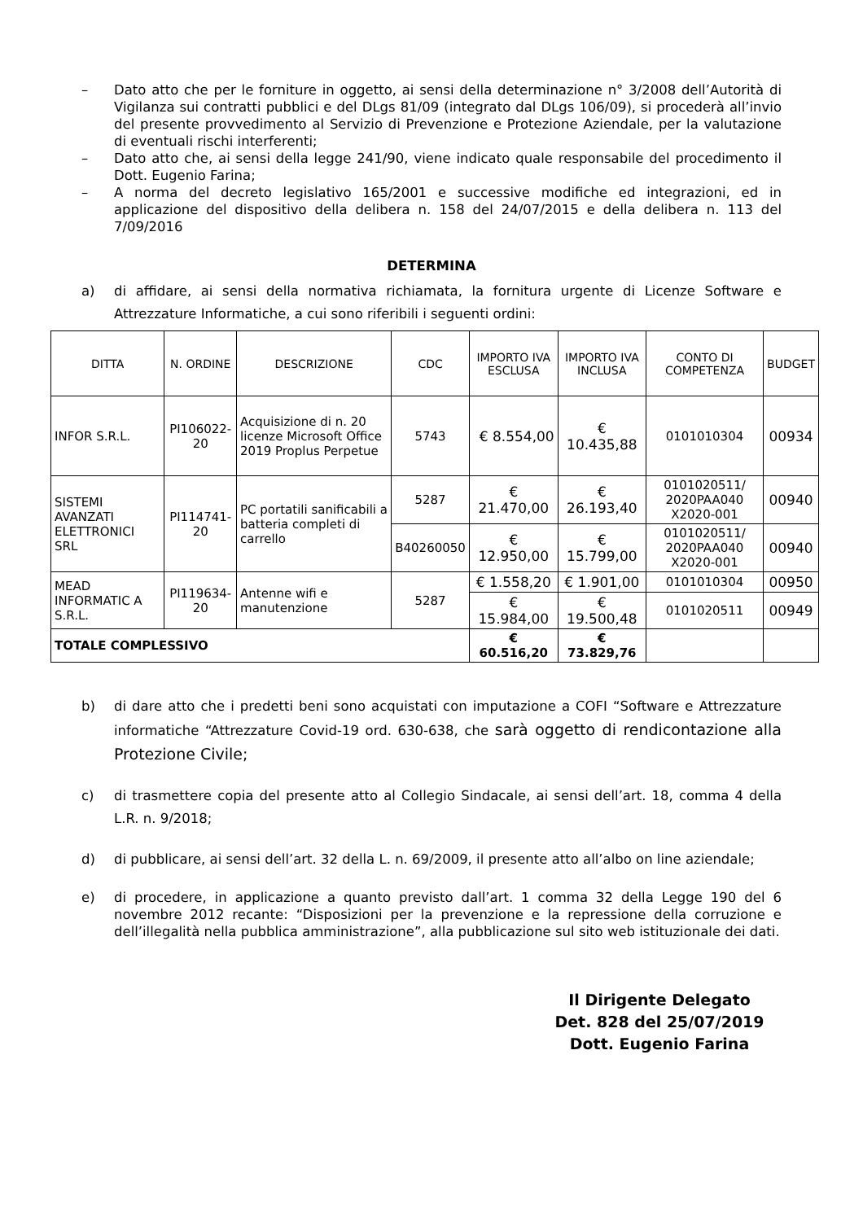– Dato atto che per le forniture in oggetto, ai sensi della determinazione n° 3/2008 dell’Autorità di Vigilanza sui contratti pubblici e del DLgs 81/09 (integrato dal DLgs 106/09), si procederà all’invio del presente provvedimento al Servizio di Prevenzione e Protezione Aziendale, per la valutazione di eventuali rischi interferenti;
– Dato atto che, ai sensi della legge 241/90, viene indicato quale responsabile del procedimento il Dott. Eugenio Farina;
– A norma del decreto legislativo 165/2001 e successive modifiche ed integrazioni, ed in applicazione del dispositivo della delibera n. 158 del 24/07/2015 e della delibera n. 113 del 7/09/2016
DETERMINA
a) di affidare, ai sensi della normativa richiamata, la fornitura urgente di Licenze Software e Attrezzature Informatiche, a cui sono riferibili i seguenti ordini:
| DITTA | N. ORDINE | DESCRIZIONE | CDC | IMPORTO IVA ESCLUSA | IMPORTO IVA INCLUSA | CONTO DI COMPETENZA | BUDGET |
| --- | --- | --- | --- | --- | --- | --- | --- |
| INFOR S.R.L. | PI106022-20 | Acquisizione di n. 20 licenze Microsoft Office 2019 Proplus Perpetue | 5743 | € 8.554,00 | € 10.435,88 | 0101010304 | 00934 |
| SISTEMI AVANZATI ELETTRONICI SRL | PI114741-20 | PC portatili sanificabili a batteria completi di carrello | 5287 | € 21.470,00 | € 26.193,40 | 0101020511/ 2020PAA040 X2020-001 | 00940 |
| | | | B40260050 | € 12.950,00 | € 15.799,00 | 0101020511/ 2020PAA040 X2020-001 | 00940 |
| MEAD INFORMATIC A S.R.L. | PI119634-20 | Antenne wifi e manutenzione | 5287 | € 1.558,20 | € 1.901,00 | 0101010304 | 00950 |
| | | | | € 15.984,00 | € 19.500,48 | 0101020511 | 00949 |
| TOTALE COMPLESSIVO | | | | € 60.516,20 | € 73.829,76 | | |
b) di dare atto che i predetti beni sono acquistati con imputazione a COFI “Software e Attrezzature informatiche “Attrezzature Covid-19 ord. 630-638, che sarà oggetto di rendicontazione alla Protezione Civile;
c) di trasmettere copia del presente atto al Collegio Sindacale, ai sensi dell’art. 18, comma 4 della L.R. n. 9/2018;
d) di pubblicare, ai sensi dell’art. 32 della L. n. 69/2009, il presente atto all’albo on line aziendale;
e) di procedere, in applicazione a quanto previsto dall’art. 1 comma 32 della Legge 190 del 6 novembre 2012 recante: “Disposizioni per la prevenzione e la repressione della corruzione e dell’illegalità nella pubblica amministrazione”, alla pubblicazione sul sito web istituzionale dei dati.
Il Dirigente Delegato
Det. 828 del 25/07/2019
Dott. Eugenio Farina